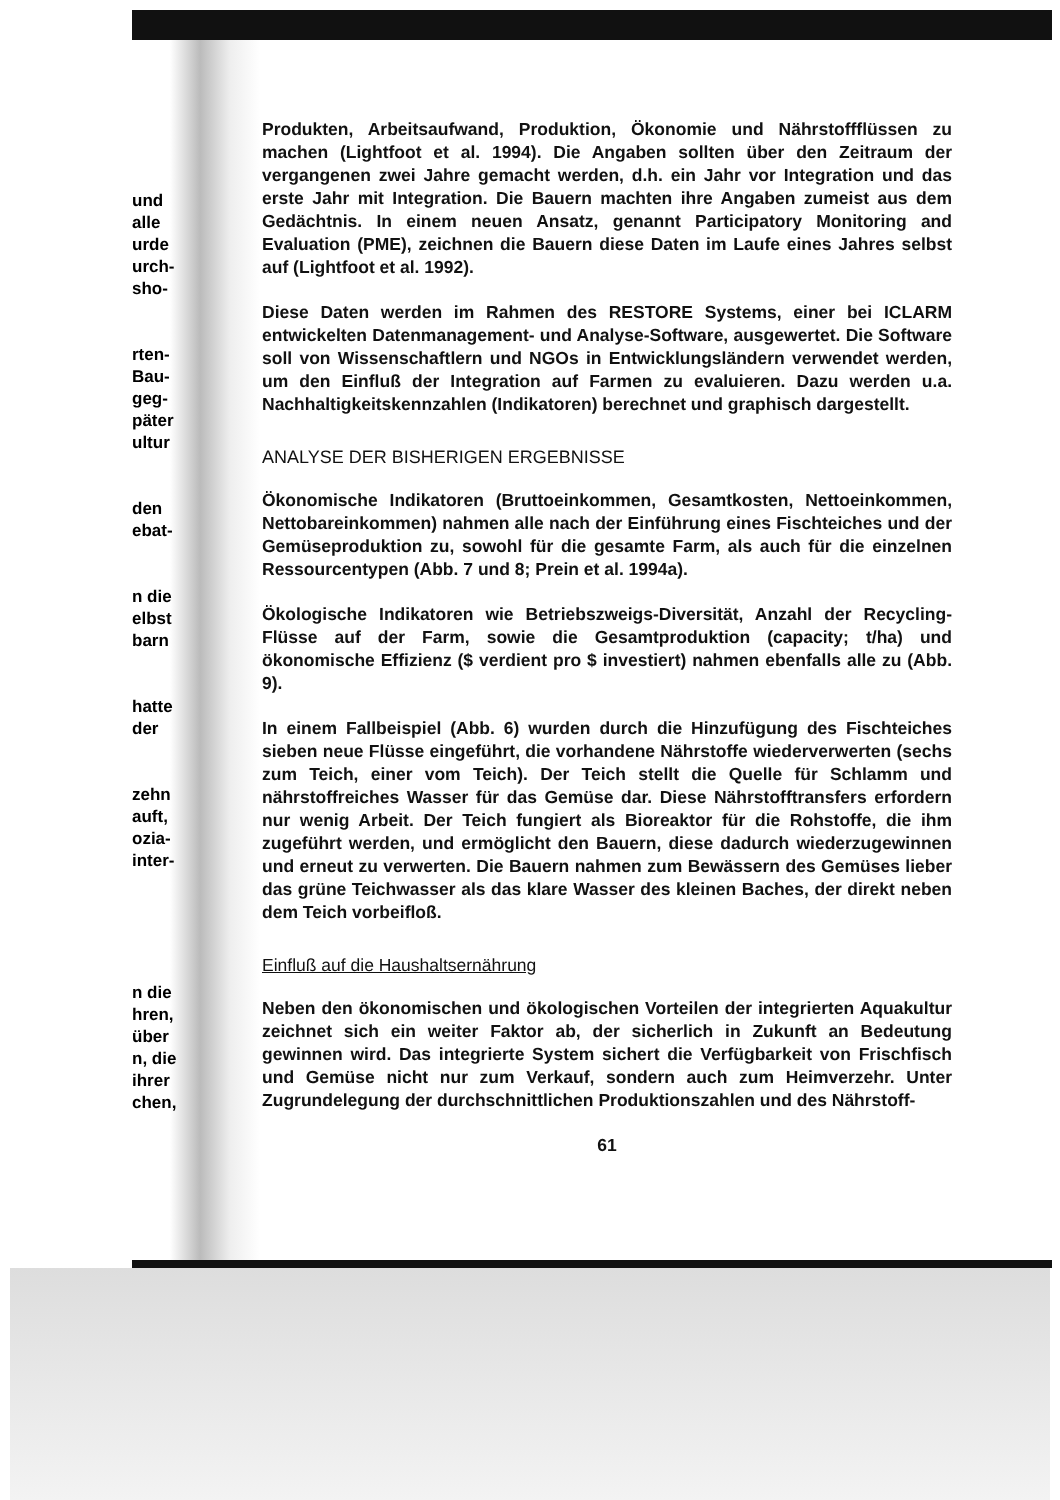und
alle
urde
urch-
sho-
rten-
Bau-
geg-
päter
ultur
den
ebat-
n die
elbst
barn
hatte
der
zehn
auft,
ozia-
inter-
n die
hren,
über
n, die
ihrer
chen,
Produkten, Arbeitsaufwand, Produktion, Ökonomie und Nährstoffflüssen zu machen (Lightfoot et al. 1994). Die Angaben sollten über den Zeitraum der vergangenen zwei Jahre gemacht werden, d.h. ein Jahr vor Integration und das erste Jahr mit Integration. Die Bauern machten ihre Angaben zumeist aus dem Gedächtnis. In einem neuen Ansatz, genannt Participatory Monitoring and Evaluation (PME), zeichnen die Bauern diese Daten im Laufe eines Jahres selbst auf (Lightfoot et al. 1992).
Diese Daten werden im Rahmen des RESTORE Systems, einer bei ICLARM entwickelten Datenmanagement- und Analyse-Software, ausgewertet. Die Software soll von Wissenschaftlern und NGOs in Entwicklungsländern verwendet werden, um den Einfluß der Integration auf Farmen zu evaluieren. Dazu werden u.a. Nachhaltigkeitskennzahlen (Indikatoren) berechnet und graphisch dargestellt.
ANALYSE DER BISHERIGEN ERGEBNISSE
Ökonomische Indikatoren (Bruttoeinkommen, Gesamtkosten, Nettoeinkommen, Nettobareinkommen) nahmen alle nach der Einführung eines Fischteiches und der Gemüseproduktion zu, sowohl für die gesamte Farm, als auch für die einzelnen Ressourcentypen (Abb. 7 und 8; Prein et al. 1994a).
Ökologische Indikatoren wie Betriebszweigs-Diversität, Anzahl der Recycling-Flüsse auf der Farm, sowie die Gesamtproduktion (capacity; t/ha) und ökonomische Effizienz ($ verdient pro $ investiert) nahmen ebenfalls alle zu (Abb. 9).
In einem Fallbeispiel (Abb. 6) wurden durch die Hinzufügung des Fischteiches sieben neue Flüsse eingeführt, die vorhandene Nährstoffe wiederverwerten (sechs zum Teich, einer vom Teich). Der Teich stellt die Quelle für Schlamm und nährstoffreiches Wasser für das Gemüse dar. Diese Nährstofftransfers erfordern nur wenig Arbeit. Der Teich fungiert als Bioreaktor für die Rohstoffe, die ihm zugeführt werden, und ermöglicht den Bauern, diese dadurch wiederzugewinnen und erneut zu verwerten. Die Bauern nahmen zum Bewässern des Gemüses lieber das grüne Teichwasser als das klare Wasser des kleinen Baches, der direkt neben dem Teich vorbeifloß.
Einfluß auf die Haushaltsernährung
Neben den ökonomischen und ökologischen Vorteilen der integrierten Aquakultur zeichnet sich ein weiter Faktor ab, der sicherlich in Zukunft an Bedeutung gewinnen wird. Das integrierte System sichert die Verfügbarkeit von Frischfisch und Gemüse nicht nur zum Verkauf, sondern auch zum Heimverzehr. Unter Zugrundelegung der durchschnittlichen Produktionszahlen und des Nährstoff-
61